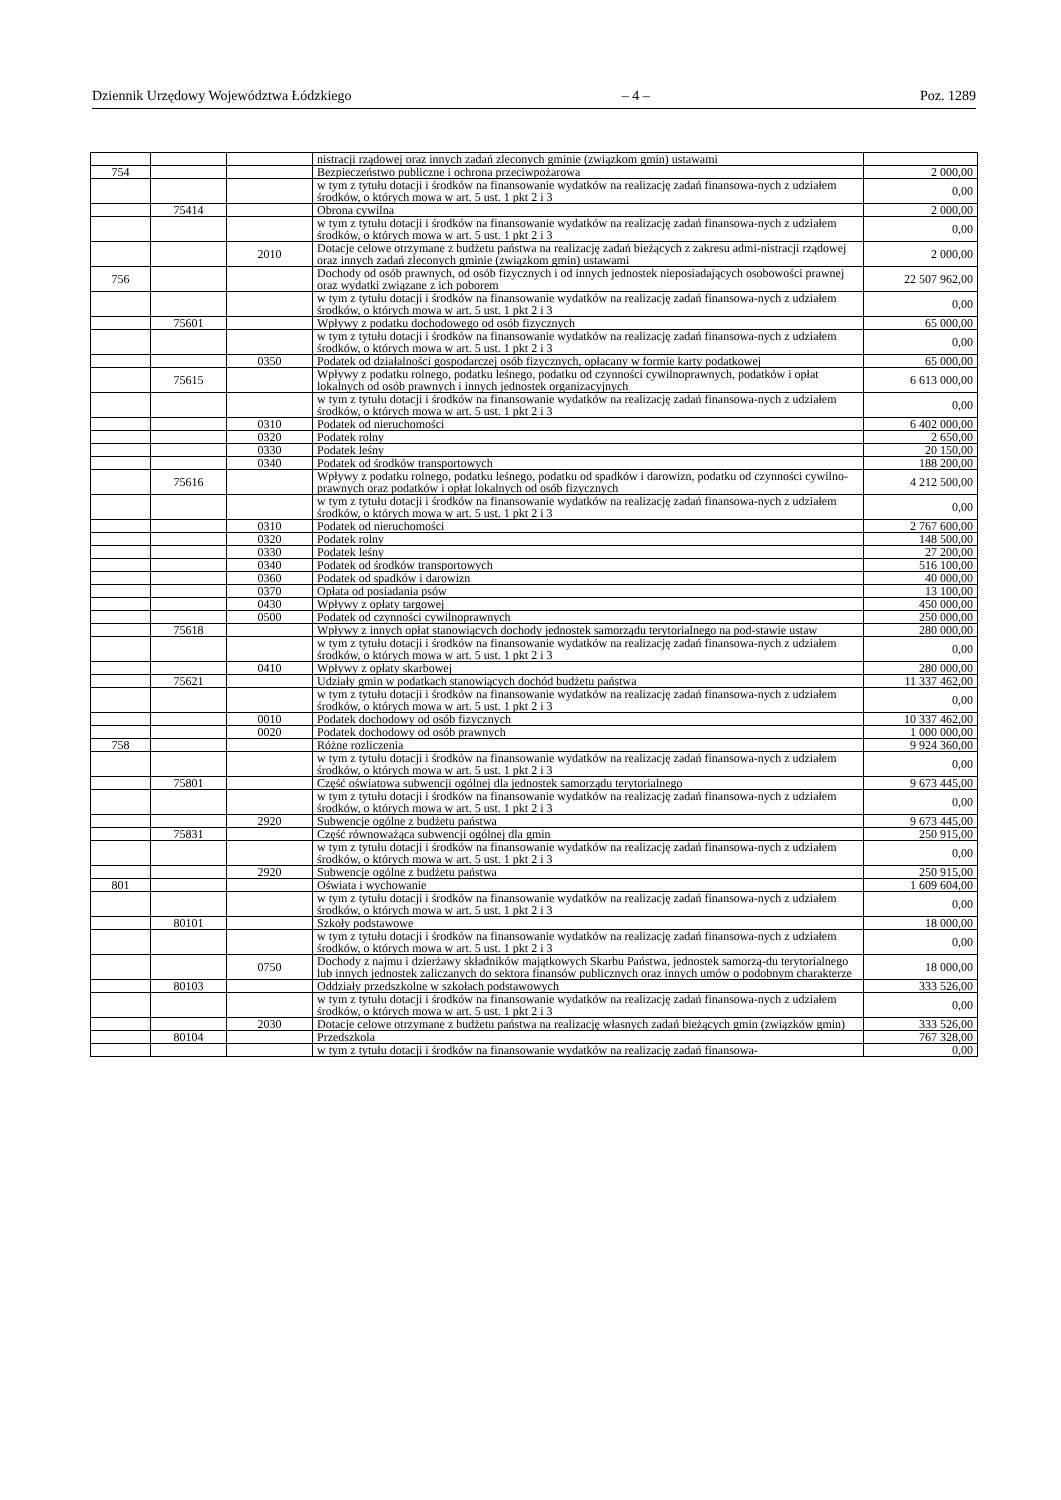Dziennik Urzędowy Województwa Łódzkiego – 4 – Poz. 1289
| | | | nistracji rządowej oraz innych zadań zleconych gminie (związkom gmin) ustawami | |
| 754 | | | Bezpieczeństwo publiczne i ochrona przeciwpożarowa | 2 000,00 |
| | | | w tym z tytułu dotacji i środków na finansowanie wydatków na realizację zadań finansowa-nych z udziałem środków, o których mowa w art. 5 ust. 1 pkt 2 i 3 | 0,00 |
| | 75414 | | Obrona cywilna | 2 000,00 |
| | | | w tym z tytułu dotacji i środków na finansowanie wydatków na realizację zadań finansowa-nych z udziałem środków, o których mowa w art. 5 ust. 1 pkt 2 i 3 | 0,00 |
| | | 2010 | Dotacje celowe otrzymane z budżetu państwa na realizację zadań bieżących z zakresu admi-nistracji rządowej oraz innych zadań zleconych gminie (związkom gmin) ustawami | 2 000,00 |
| 756 | | | Dochody od osób prawnych, od osób fizycznych i od innych jednostek nieposiadających osobowości prawnej oraz wydatki związane z ich poborem | 22 507 962,00 |
| | | | w tym z tytułu dotacji i środków na finansowanie wydatków na realizację zadań finansowa-nych z udziałem środków, o których mowa w art. 5 ust. 1 pkt 2 i 3 | 0,00 |
| | 75601 | | Wpływy z podatku dochodowego od osób fizycznych | 65 000,00 |
| | | | w tym z tytułu dotacji i środków na finansowanie wydatków na realizację zadań finansowa-nych z udziałem środków, o których mowa w art. 5 ust. 1 pkt 2 i 3 | 0,00 |
| | | 0350 | Podatek od działalności gospodarczej osób fizycznych, opłacany w formie karty podatkowej | 65 000,00 |
| | 75615 | | Wpływy z podatku rolnego, podatku leśnego, podatku od czynności cywilnoprawnych, podatków i opłat lokalnych od osób prawnych i innych jednostek organizacyjnych | 6 613 000,00 |
| | | | w tym z tytułu dotacji i środków na finansowanie wydatków na realizację zadań finansowa-nych z udziałem środków, o których mowa w art. 5 ust. 1 pkt 2 i 3 | 0,00 |
| | | 0310 | Podatek od nieruchomości | 6 402 000,00 |
| | | 0320 | Podatek rolny | 2 650,00 |
| | | 0330 | Podatek leśny | 20 150,00 |
| | | 0340 | Podatek od środków transportowych | 188 200,00 |
| | 75616 | | Wpływy z podatku rolnego, podatku leśnego, podatku od spadków i darowizn, podatku od czynności cywilno-prawnych oraz podatków i opłat lokalnych od osób fizycznych | 4 212 500,00 |
| | | | w tym z tytułu dotacji i środków na finansowanie wydatków na realizację zadań finansowa-nych z udziałem środków, o których mowa w art. 5 ust. 1 pkt 2 i 3 | 0,00 |
| | | 0310 | Podatek od nieruchomości | 2 767 600,00 |
| | | 0320 | Podatek rolny | 148 500,00 |
| | | 0330 | Podatek leśny | 27 200,00 |
| | | 0340 | Podatek od środków transportowych | 516 100,00 |
| | | 0360 | Podatek od spadków i darowizn | 40 000,00 |
| | | 0370 | Opłata od posiadania psów | 13 100,00 |
| | | 0430 | Wpływy z opłaty targowej | 450 000,00 |
| | | 0500 | Podatek od czynności cywilnoprawnych | 250 000,00 |
| | 75618 | | Wpływy z innych opłat stanowiących dochody jednostek samorządu terytorialnego na pod-stawie ustaw | 280 000,00 |
| | | | w tym z tytułu dotacji i środków na finansowanie wydatków na realizację zadań finansowa-nych z udziałem środków, o których mowa w art. 5 ust. 1 pkt 2 i 3 | 0,00 |
| | | 0410 | Wpływy z opłaty skarbowej | 280 000,00 |
| | 75621 | | Udziały gmin w podatkach stanowiących dochód budżetu państwa | 11 337 462,00 |
| | | | w tym z tytułu dotacji i środków na finansowanie wydatków na realizację zadań finansowa-nych z udziałem środków, o których mowa w art. 5 ust. 1 pkt 2 i 3 | 0,00 |
| | | 0010 | Podatek dochodowy od osób fizycznych | 10 337 462,00 |
| | | 0020 | Podatek dochodowy od osób prawnych | 1 000 000,00 |
| 758 | | | Różne rozliczenia | 9 924 360,00 |
| | | | w tym z tytułu dotacji i środków na finansowanie wydatków na realizację zadań finansowa-nych z udziałem środków, o których mowa w art. 5 ust. 1 pkt 2 i 3 | 0,00 |
| | 75801 | | Część oświatowa subwencji ogólnej dla jednostek samorządu terytorialnego | 9 673 445,00 |
| | | | w tym z tytułu dotacji i środków na finansowanie wydatków na realizację zadań finansowa-nych z udziałem środków, o których mowa w art. 5 ust. 1 pkt 2 i 3 | 0,00 |
| | | 2920 | Subwencje ogólne z budżetu państwa | 9 673 445,00 |
| | 75831 | | Część równoważąca subwencji ogólnej dla gmin | 250 915,00 |
| | | | w tym z tytułu dotacji i środków na finansowanie wydatków na realizację zadań finansowa-nych z udziałem środków, o których mowa w art. 5 ust. 1 pkt 2 i 3 | 0,00 |
| | | 2920 | Subwencje ogólne z budżetu państwa | 250 915,00 |
| 801 | | | Oświata i wychowanie | 1 609 604,00 |
| | | | w tym z tytułu dotacji i środków na finansowanie wydatków na realizację zadań finansowa-nych z udziałem środków, o których mowa w art. 5 ust. 1 pkt 2 i 3 | 0,00 |
| | 80101 | | Szkoły podstawowe | 18 000,00 |
| | | | w tym z tytułu dotacji i środków na finansowanie wydatków na realizację zadań finansowa-nych z udziałem środków, o których mowa w art. 5 ust. 1 pkt 2 i 3 | 0,00 |
| | | 0750 | Dochody z najmu i dzierżawy składników majątkowych Skarbu Państwa, jednostek samorzą-du terytorialnego lub innych jednostek zaliczanych do sektora finansów publicznych oraz innych umów o podobnym charakterze | 18 000,00 |
| | 80103 | | Oddziały przedszkolne w szkołach podstawowych | 333 526,00 |
| | | | w tym z tytułu dotacji i środków na finansowanie wydatków na realizację zadań finansowa-nych z udziałem środków, o których mowa w art. 5 ust. 1 pkt 2 i 3 | 0,00 |
| | | 2030 | Dotacje celowe otrzymane z budżetu państwa na realizację własnych zadań bieżących gmin (związków gmin) | 333 526,00 |
| | 80104 | | Przedszkola | 767 328,00 |
| | | | w tym z tytułu dotacji i środków na finansowanie wydatków na realizację zadań finansowa- | 0,00 |